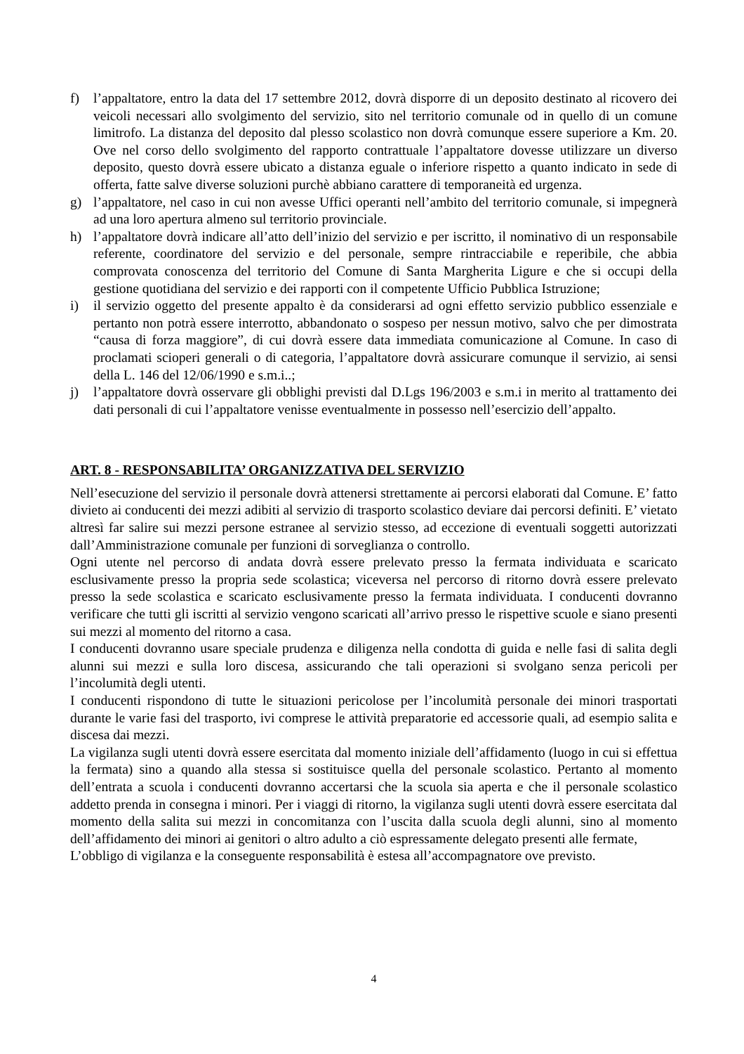f) l’appaltatore, entro la data del 17 settembre 2012, dovrà disporre di un deposito destinato al ricovero dei veicoli necessari allo svolgimento del servizio, sito nel territorio comunale od in quello di un comune limitrofo. La distanza del deposito dal plesso scolastico non dovrà comunque essere superiore a Km. 20. Ove nel corso dello svolgimento del rapporto contrattuale l’appaltatore dovesse utilizzare un diverso deposito, questo dovrà essere ubicato a distanza eguale o inferiore rispetto a quanto indicato in sede di offerta, fatte salve diverse soluzioni purchè abbiano carattere di temporaneità ed urgenza.
g) l’appaltatore, nel caso in cui non avesse Uffici operanti nell’ambito del territorio comunale, si impegnerà ad una loro apertura almeno sul territorio provinciale.
h) l’appaltatore dovrà indicare all’atto dell’inizio del servizio e per iscritto, il nominativo di un responsabile referente, coordinatore del servizio e del personale, sempre rintracciabile e reperibile, che abbia comprovata conoscenza del territorio del Comune di Santa Margherita Ligure e che si occupi della gestione quotidiana del servizio e dei rapporti con il competente Ufficio Pubblica Istruzione;
i) il servizio oggetto del presente appalto è da considerarsi ad ogni effetto servizio pubblico essenziale e pertanto non potrà essere interrotto, abbandonato o sospeso per nessun motivo, salvo che per dimostrata “causa di forza maggiore”, di cui dovrà essere data immediata comunicazione al Comune. In caso di proclamati scioperi generali o di categoria, l’appaltatore dovrà assicurare comunque il servizio, ai sensi della L. 146 del 12/06/1990 e s.m.i..;
j) l’appaltatore dovrà osservare gli obblighi previsti dal D.Lgs 196/2003 e s.m.i in merito al trattamento dei dati personali di cui l’appaltatore venisse eventualmente in possesso nell’esercizio dell’appalto.
ART. 8 - RESPONSABILITA’ ORGANIZZATIVA DEL SERVIZIO
Nell’esecuzione del servizio il personale dovrà attenersi strettamente ai percorsi elaborati dal Comune. E’ fatto divieto ai conducenti dei mezzi adibiti al servizio di trasporto scolastico deviare dai percorsi definiti. E’ vietato altresì far salire sui mezzi persone estranee al servizio stesso, ad eccezione di eventuali soggetti autorizzati dall’Amministrazione comunale per funzioni di sorveglianza o controllo.
Ogni utente nel percorso di andata dovrà essere prelevato presso la fermata individuata e scaricato esclusivamente presso la propria sede scolastica; viceversa nel percorso di ritorno dovrà essere prelevato presso la sede scolastica e scaricato esclusivamente presso la fermata individuata. I conducenti dovranno verificare che tutti gli iscritti al servizio vengono scaricati all’arrivo presso le rispettive scuole e siano presenti sui mezzi al momento del ritorno a casa.
I conducenti dovranno usare speciale prudenza e diligenza nella condotta di guida e nelle fasi di salita degli alunni sui mezzi e sulla loro discesa, assicurando che tali operazioni si svolgano senza pericoli per l’incolumità degli utenti.
I conducenti rispondono di tutte le situazioni pericolose per l’incolumità personale dei minori trasportati durante le varie fasi del trasporto, ivi comprese le attività preparatorie ed accessorie quali, ad esempio salita e discesa dai mezzi.
La vigilanza sugli utenti dovrà essere esercitata dal momento iniziale dell’affidamento (luogo in cui si effettua la fermata) sino a quando alla stessa si sostituisce quella del personale scolastico. Pertanto al momento dell’entrata a scuola i conducenti dovranno accertarsi che la scuola sia aperta e che il personale scolastico addetto prenda in consegna i minori. Per i viaggi di ritorno, la vigilanza sugli utenti dovrà essere esercitata dal momento della salita sui mezzi in concomitanza con l’uscita dalla scuola degli alunni, sino al momento dell’affidamento dei minori ai genitori o altro adulto a ciò espressamente delegato presenti alle fermate,
L’obbligo di vigilanza e la conseguente responsabilità è estesa all’accompagnatore ove previsto.
4